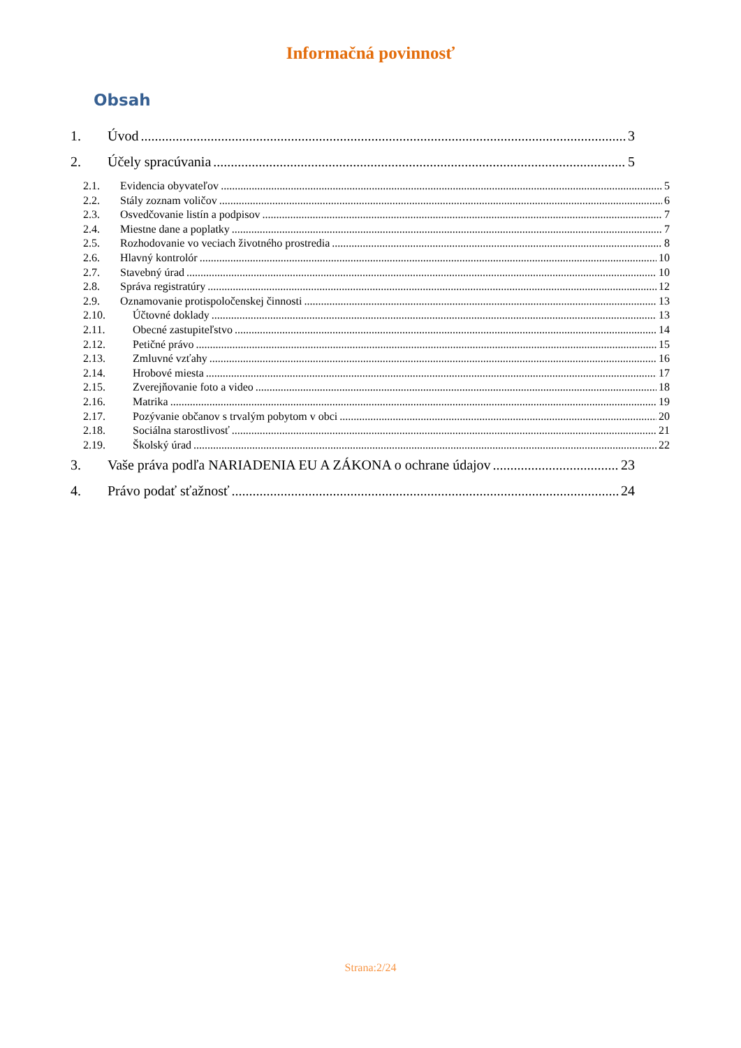Informačná povinnosť
Obsah
1. Úvod 3
2. Účely spracúvania 5
2.1. Evidencia obyvateľov 5
2.2. Stály zoznam voličov 6
2.3. Osvedčovanie listín a podpisov 7
2.4. Miestne dane a poplatky 7
2.5. Rozhodovanie vo veciach životného prostredia 8
2.6. Hlavný kontrolór 10
2.7. Stavebný úrad 10
2.8. Správa registratúry 12
2.9. Oznamovanie protispoločenskej činnosti 13
2.10. Účtovné doklady 13
2.11. Obecné zastupiteľstvo 14
2.12. Petičné právo 15
2.13. Zmluvné vzťahy 16
2.14. Hrobové miesta 17
2.15. Zverejňovanie foto a video 18
2.16. Matrika 19
2.17. Pozývanie občanov s trvalým pobytom v obci 20
2.18. Sociálna starostlivosť 21
2.19. Školský úrad 22
3. Vaše práva podľa NARIADENIA EU A ZÁKONA o ochrane údajov 23
4. Právo podať sťažnosť 24
Strana:2/24